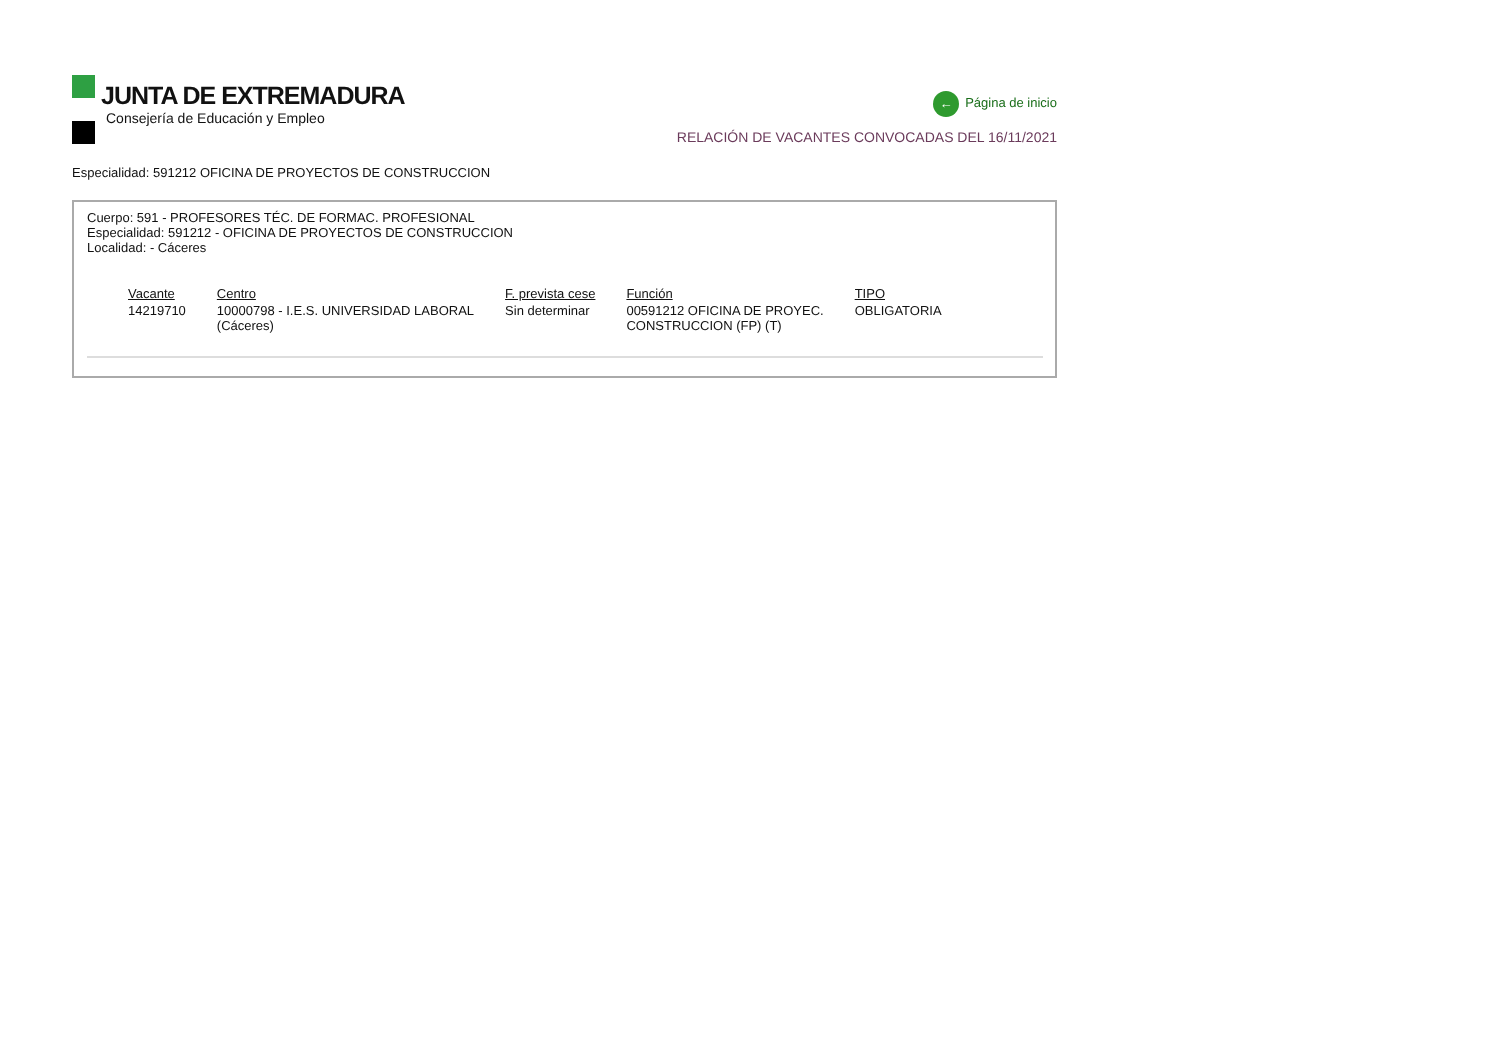JUNTA DE EXTREMADURA
Consejería de Educación y Empleo
← Página de inicio
RELACIÓN DE VACANTES CONVOCADAS DEL 16/11/2021
Especialidad: 591212 OFICINA DE PROYECTOS DE CONSTRUCCION
Cuerpo: 591 - PROFESORES TÉC. DE FORMAC. PROFESIONAL
Especialidad: 591212 - OFICINA DE PROYECTOS DE CONSTRUCCION
Localidad: - Cáceres
| Vacante | Centro | F. prevista cese | Función | TIPO |
| --- | --- | --- | --- | --- |
| 14219710 | 10000798 - I.E.S. UNIVERSIDAD LABORAL (Cáceres) | Sin determinar | 00591212 OFICINA DE PROYEC. CONSTRUCCION (FP) (T) | OBLIGATORIA |